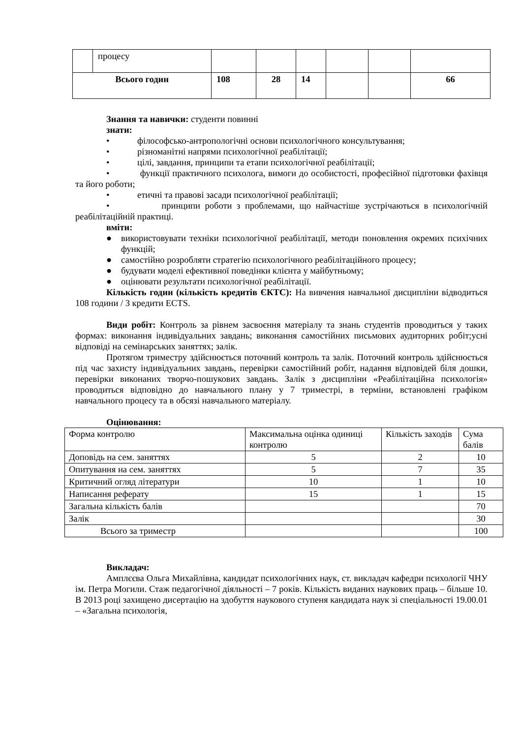| | процесу | | | | | | |
| Всього годин | | 108 | 28 | 14 | | | 66 |
Знання та навички: студенти повинні
знати:
• філософсько-антропологічні основи психологічного консультування;
• різноманітні напрями психологічної реабілітації;
• цілі, завдання, принципи та етапи психологічної реабілітації;
• функції практичного психолога, вимоги до особистості, професійної підготовки фахівця та його роботи;
• етичні та правові засади психологічної реабілітації;
• принципи роботи з проблемами, що найчастіше зустрічаються в психологічній реабілітаційній практиці.
вміти:
● використовувати техніки психологічної реабілітації, методи поновлення окремих психічних функцій;
● самостійно розробляти стратегію психологічного реабілітаційного процесу;
● будувати моделі ефективної поведінки клієнта у майбутньому;
● оцінювати результати психологічної реабілітації.
Кількість годин (кількість кредитів ЄКТС): На вивчення навчальної дисципліни відводиться 108 години / 3 кредити ECTS.
Види робіт: Контроль за рівнем засвоєння матеріалу та знань студентів проводиться у таких формах: виконання індивідуальних завдань; виконання самостійних письмових аудиторних робіт;усні відповіді на семінарських заняттях; залік.
Протягом триместру здійснюється поточний контроль та залік. Поточний контроль здійснюється під час захисту індивідуальних завдань, перевірки самостійний робіт, надання відповідей біля дошки, перевірки виконаних творчо-пошукових завдань. Залік з дисципліни «Реабілітаційна психологія» проводиться відповідно до навчального плану у 7 триместрі, в терміни, встановлені графіком навчального процесу та в обсязі навчального матеріалу.
Оцінювання:
| Форма контролю | Максимальна оцінка одиниці контролю | Кількість заходів | Сума балів |
| Доповідь на сем. заняттях | 5 | 2 | 10 |
| Опитування на сем. заняттях | 5 | 7 | 35 |
| Критичний огляд літератури | 10 | 1 | 10 |
| Написання реферату | 15 | 1 | 15 |
| Загальна кількість балів | | | 70 |
| Залік | | | 30 |
| Всього за триместр | | | 100 |
Викладач:
Амплєєва Ольга Михайлівна, кандидат психологічних наук, ст. викладач кафедри психології ЧНУ ім. Петра Могили. Стаж педагогічної діяльності – 7 років. Кількість виданих наукових праць – більше 10. В 2013 році захищено дисертацію на здобуття наукового ступеня кандидата наук зі спеціальності 19.00.01 – «Загальна психологія,